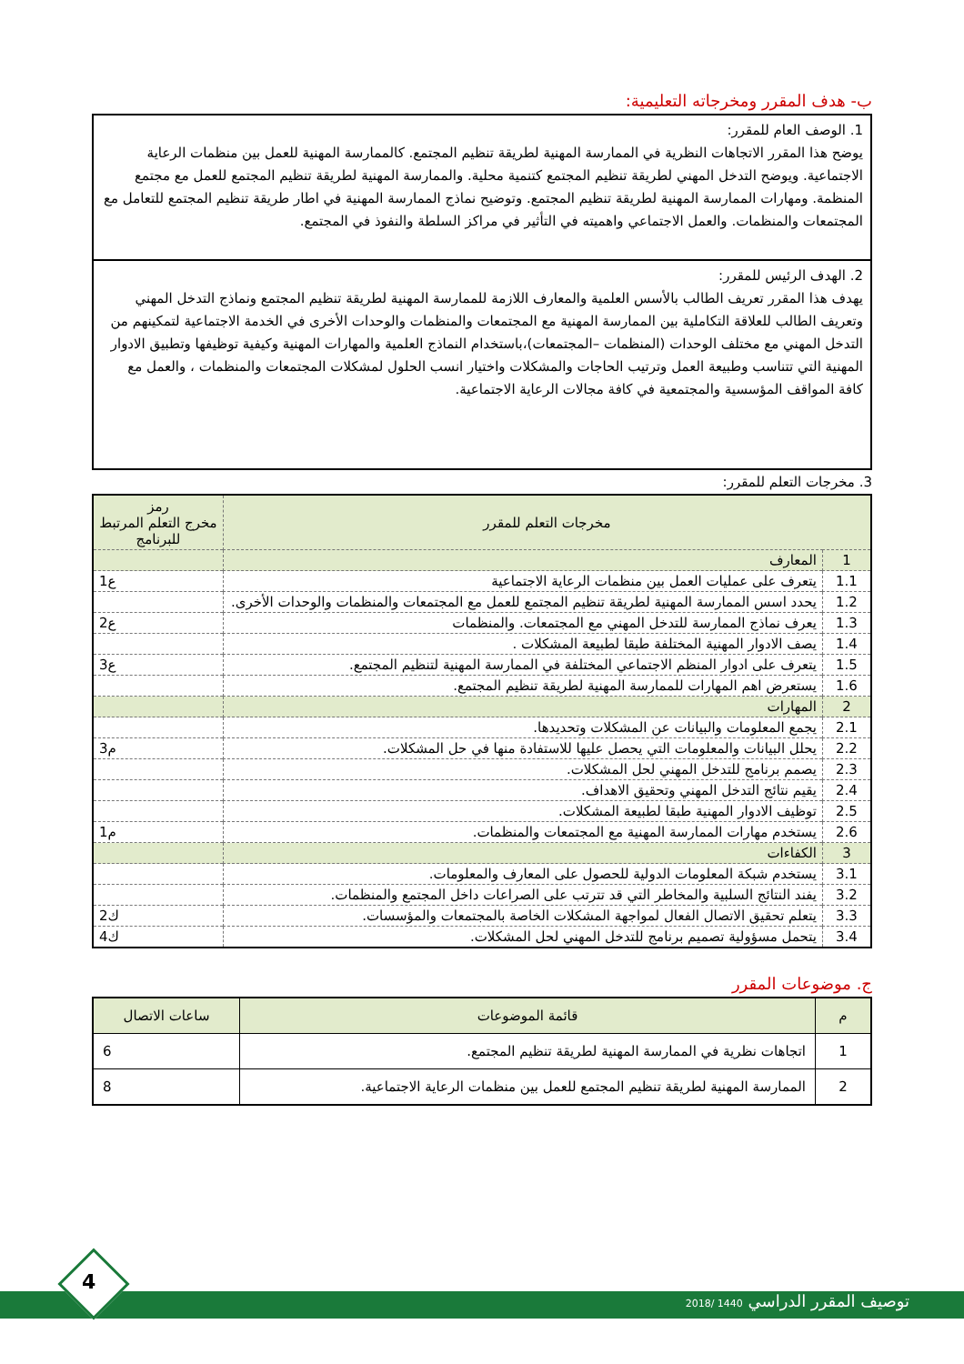ب- هدف المقرر ومخرجاته التعليمية:
1. الوصف العام للمقرر:
يوضح هذا المقرر الاتجاهات النظرية في الممارسة المهنية لطريقة تنظيم المجتمع. كالممارسة المهنية للعمل بين منظمات الرعاية الاجتماعية. ويوضح التدخل المهني لطريقة تنظيم المجتمع كتنمية محلية. والممارسة المهنية لطريقة تنظيم المجتمع للعمل مع مجتمع المنظمة. ومهارات الممارسة المهنية لطريقة تنظيم المجتمع. وتوضيح نماذج الممارسة المهنية في اطار طريقة تنظيم المجتمع للتعامل مع المجتمعات والمنظمات. والعمل الاجتماعي واهميته في التأثير في مراكز السلطة والنفوذ في المجتمع.
2. الهدف الرئيس للمقرر:
يهدف هذا المقرر تعريف الطالب بالأسس العلمية والمعارف اللازمة للممارسة المهنية لطريقة تنظيم المجتمع ونماذج التدخل المهني وتعريف الطالب للعلاقة التكاملية بين الممارسة المهنية مع المجتمعات والمنظمات والوحدات الأخرى في الخدمة الاجتماعية لتمكينهم من التدخل المهني مع مختلف الوحدات (المنظمات –المجتمعات)،باستخدام النماذج العلمية والمهارات المهنية وكيفية توظيفها وتطبيق الادوار المهنية التي تتناسب وطبيعة العمل وترتيب الحاجات والمشكلات واختيار انسب الحلول لمشكلات المجتمعات والمنظمات ، والعمل مع كافة المواقف المؤسسية والمجتمعية في كافة مجالات الرعاية الاجتماعية.
3. مخرجات التعلم للمقرر:
| مخرجات التعلم للمقرر | | رمز مخرج التعلم المرتبط للبرنامج |
| --- | --- | --- |
| 1 | المعارف | |
| 1.1 | يتعرف على عمليات العمل بين منظمات الرعاية الاجتماعية | ع1 |
| 1.2 | يحدد اسس الممارسة المهنية لطريقة تنظيم المجتمع للعمل مع المجتمعات والمنظمات والوحدات الأخرى. | |
| 1.3 | يعرف نماذج الممارسة للتدخل المهني مع المجتمعات. والمنظمات | ع2 |
| 1.4 | يصف الادوار المهنية المختلفة طبقا لطبيعة المشكلات . | |
| 1.5 | يتعرف على ادوار المنظم الاجتماعي المختلفة في الممارسة المهنية لتنظيم المجتمع. | ع3 |
| 1.6 | يستعرض اهم المهارات للممارسة المهنية لطريقة تنظيم المجتمع. | |
| 2 | المهارات | |
| 2.1 | يجمع المعلومات والبيانات عن المشكلات وتحديدها. | |
| 2.2 | يحلل البيانات والمعلومات التي يحصل عليها للاستفادة منها في حل المشكلات. | م3 |
| 2.3 | يصمم برنامج للتدخل المهني لحل المشكلات. | |
| 2.4 | يقيم نتائج التدخل المهني وتحقيق الاهداف. | |
| 2.5 | توظيف الادوار المهنية طبقا لطبيعة المشكلات. | |
| 2.6 | يستخدم مهارات الممارسة المهنية مع المجتمعات والمنظمات. | م1 |
| 3 | الكفاءات | |
| 3.1 | يستخدم شبكة المعلومات الدولية للحصول على المعارف والمعلومات. | |
| 3.2 | يفند النتائج السلبية والمخاطر التي قد تترتب على الصراعات داخل المجتمع والمنظمات. | |
| 3.3 | يتعلم تحقيق الاتصال الفعال لمواجهة المشكلات الخاصة بالمجتمعات والمؤسسات. | ك2 |
| 3.4 | يتحمل مسؤولية تصميم برنامج للتدخل المهني لحل المشكلات. | ك4 |
ج. موضوعات المقرر
| م | قائمة الموضوعات | ساعات الاتصال |
| --- | --- | --- |
| 1 | اتجاهات نظرية في الممارسة المهنية لطريقة تنظيم المجتمع. | 6 |
| 2 | الممارسة المهنية لطريقة تنظيم المجتمع للعمل بين منظمات الرعاية الاجتماعية. | 8 |
توصيف المقرر الدراسي 1440 /2018
4